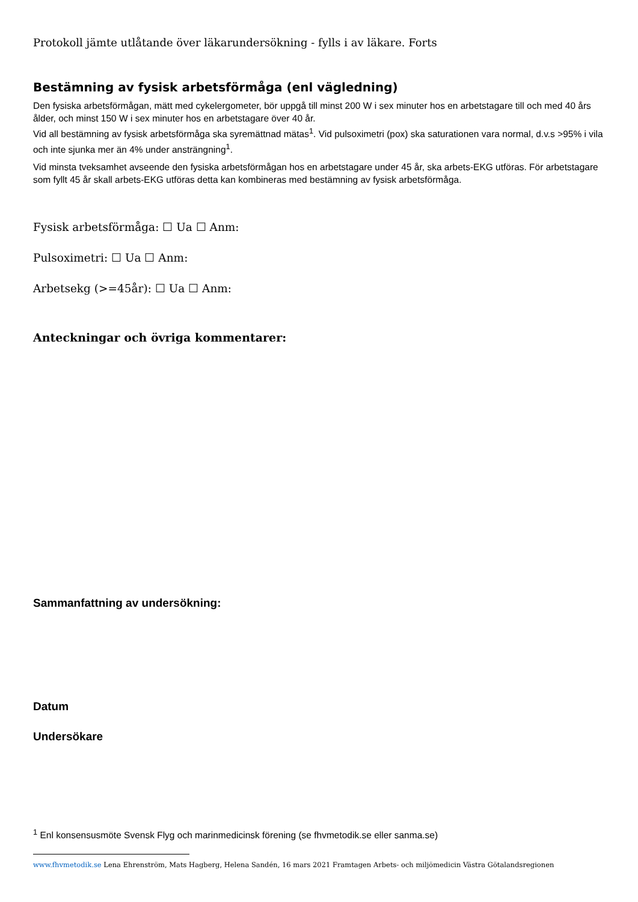Protokoll jämte utlåtande över läkarundersökning - fylls i av läkare. Forts
Bestämning av fysisk arbetsförmåga (enl vägledning)
Den fysiska arbetsförmågan, mätt med cykelergometer, bör uppgå till minst 200 W i sex minuter hos en arbetstagare till och med 40 års ålder, och minst 150 W i sex minuter hos en arbetstagare över 40 år.
Vid all bestämning av fysisk arbetsförmåga ska syremättnad mätas<sup>1</sup>. Vid pulsoximetri (pox) ska saturationen vara normal, d.v.s >95% i vila och inte sjunka mer än 4% under ansträngning<sup>1</sup>.
Vid minsta tveksamhet avseende den fysiska arbetsförmågan hos en arbetstagare under 45 år, ska arbets-EKG utföras. För arbetstagare som fyllt 45 år skall arbets-EKG utföras detta kan kombineras med bestämning av fysisk arbetsförmåga.
Fysisk arbetsförmåga: ☐ Ua ☐ Anm:
Pulsoximetri: ☐ Ua ☐ Anm:
Arbetsekg (>=45år): ☐ Ua ☐ Anm:
Anteckningar och övriga kommentarer:
Sammanfattning av undersökning:
Datum
Undersökare
<sup>1</sup> Enl konsensusmöte Svensk Flyg och marinmedicinsk förening (se fhvmetodik.se eller sanma.se)
www.fhvmetodik.se Lena Ehrenström, Mats Hagberg, Helena Sandén, 16 mars 2021 Framtagen Arbets- och miljömedicin Västra Götalandsregionen